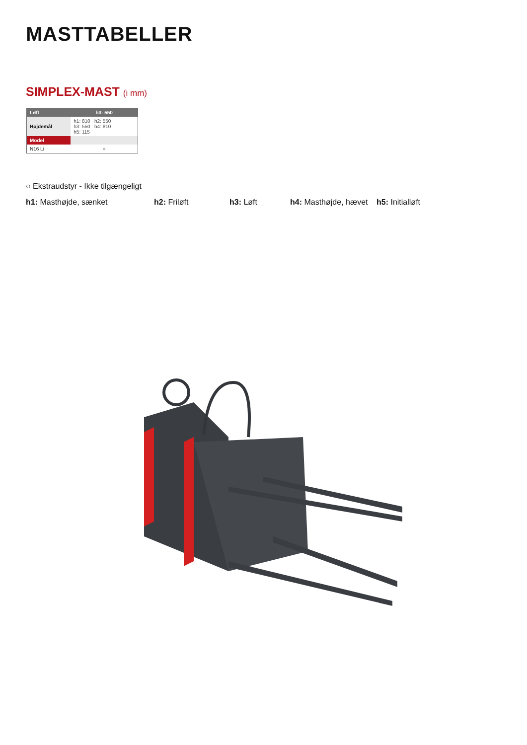MASTTABELLER
SIMPLEX-MAST (i mm)
| Løft | h3: 550 |
| --- | --- |
| Højdemål | h1: 810 h2: 550 h3: 550 h4: 810 h5: 115 |
| Model | |
| N16 Li | ○ |
○ Ekstraudstyr - Ikke tilgængeligt
h1: Masthøjde, sænket h2: Friløft h3: Løft h4: Masthøjde, hævet
h5: Initialløft